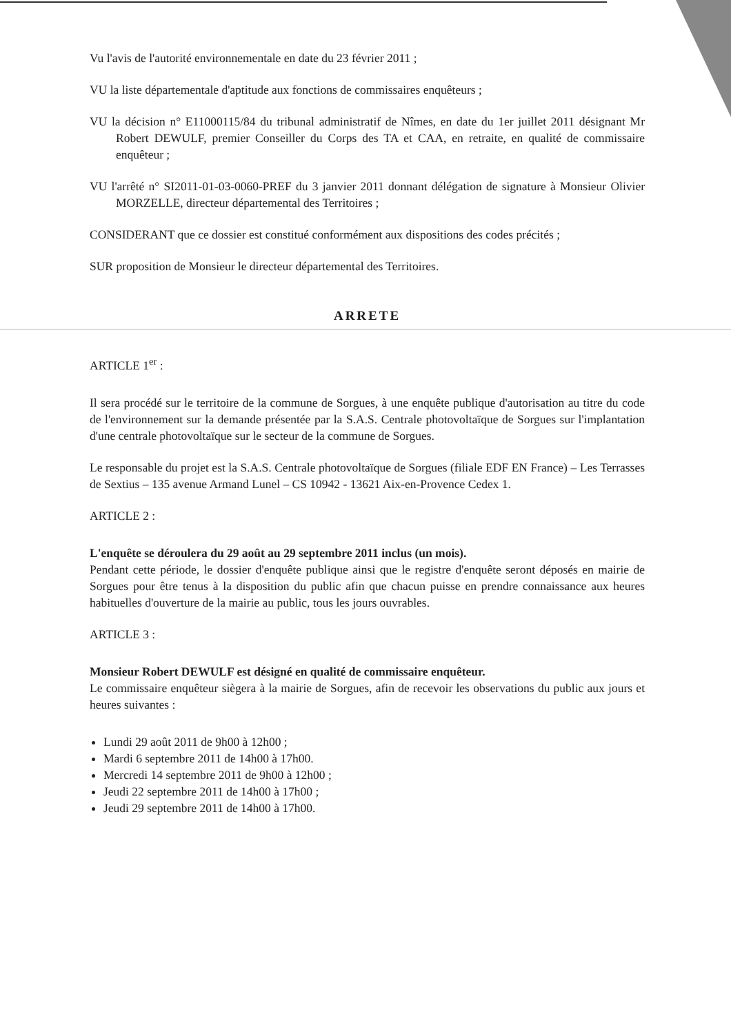Vu l'avis de l'autorité environnementale en date du 23 février 2011 ;
VU la liste départementale d'aptitude aux fonctions de commissaires enquêteurs ;
VU la décision n° E11000115/84 du tribunal administratif de Nîmes, en date du 1er juillet 2011 désignant Mr Robert DEWULF, premier Conseiller du Corps des TA et CAA, en retraite, en qualité de commissaire enquêteur ;
VU l'arrêté n° SI2011-01-03-0060-PREF du 3 janvier 2011 donnant délégation de signature à Monsieur Olivier MORZELLE, directeur départemental des Territoires ;
CONSIDERANT que ce dossier est constitué conformément aux dispositions des codes précités ;
SUR proposition de Monsieur le directeur départemental des Territoires.
ARRETE
ARTICLE 1<sup>er</sup> :
Il sera procédé sur le territoire de la commune de Sorgues, à une enquête publique d'autorisation au titre du code de l'environnement sur la demande présentée par la S.A.S. Centrale photovoltaïque de Sorgues sur l'implantation d'une centrale photovoltaïque sur le secteur de la commune de Sorgues.
Le responsable du projet est la S.A.S. Centrale photovoltaïque de Sorgues (filiale EDF EN France) – Les Terrasses de Sextius – 135 avenue Armand Lunel – CS 10942 - 13621 Aix-en-Provence Cedex 1.
ARTICLE 2 :
L'enquête se déroulera du 29 août au 29 septembre 2011 inclus (un mois).
Pendant cette période, le dossier d'enquête publique ainsi que le registre d'enquête seront déposés en mairie de Sorgues pour être tenus à la disposition du public afin que chacun puisse en prendre connaissance aux heures habituelles d'ouverture de la mairie au public, tous les jours ouvrables.
ARTICLE 3 :
Monsieur Robert DEWULF est désigné en qualité de commissaire enquêteur.
Le commissaire enquêteur siègera à la mairie de Sorgues, afin de recevoir les observations du public aux jours et heures suivantes :
Lundi 29 août 2011 de 9h00 à 12h00 ;
Mardi 6 septembre 2011 de 14h00 à 17h00.
Mercredi 14 septembre 2011 de 9h00 à 12h00 ;
Jeudi 22 septembre 2011 de 14h00 à 17h00 ;
Jeudi 29 septembre 2011 de 14h00 à 17h00.